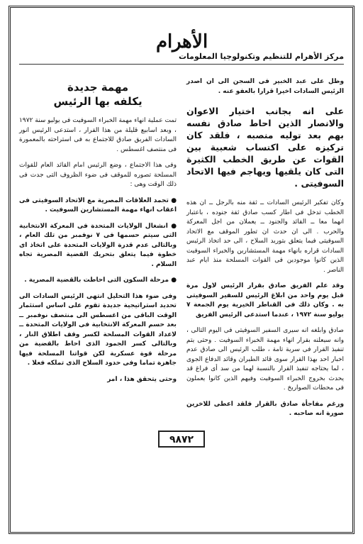الأهرام
مركز الأهرام للتنظيم وتكنولوجيا المعلومات
وظل على عبد الخبير فى السجن الى ان اصدر الرئيس السادات اخيرا قرارا بالعفو عنه .
على انه بجانب اختيار الاعوان والانصار الذين احاط صادق نفسه بهم بعد توليه منصبه ، فلقد كان تركيزه على اكتساب شعبية بين القوات عن طريق الخطب الكثيرة التى كان يلقيها ويهاجم فيها الاتحاد السوفيتى .
وكان تفكير الرئيس السادات ــ ثقة منه بالرجل ــ ان هذه الخطب تدخل فى اطار كسب صادق ثقة جنوده ، باعتبار انهما معا ــ القائد والجنود ــ يعملان من اجل المعركة والحرب . الى ان حدث ان تطور الموقف مع الاتحاد السوفيتى فيما يتعلق بتوريد السلاح ، الى حد اتخاذ الرئيس السادات قراره بانهاء مهمة المستشارين والخبراء السوفيت الذين كانوا موجودين فى القوات المسلحة منذ ايام عبد الناصر .
وقد علم الفريق صادق بقرار الرئيس لاول مرة قبل يوم واحد من ابلاغ الرئيس للسفير السوفيتى به . وكان ذلك فى القناطر الخيرية يوم الجمعة ٧ يوليو سنة ١٩٧٢ ، عندما استدعى الرئيس الفريق
صادق وابلغه انه سيرى السفير السوفيتى فى اليوم التالى ، وانه سيعلنه بقرار انهاء مهمة الخبراء السوفيت . وحتى يتم تنفيذ القرار فى سرية تامة ، طلب الرئيس الى صادق عدم اخبار احد بهذا القرار سوى قائد الطيران وقائد الدفاع الجوى ، لما يحتاجه تنفيذ القرار بالنسبة لهما من سد أى فراغ قد يحدث بخروج الخبراء السوفيت وفيهم الذين كانوا يعملون فى محطات الصواريخ .
ورغم مفاجأة صادق بالقرار فلقد اعطى للاخرين صورة انه صاحبه .
مهمة جديدة
يكلفه بها الرئيس
تمت عملية انهاء مهمة الخبراء السوفيت فى يوليو سنة ١٩٧٢ ، وبعد اسابيع قليلة من هذا القرار ، استدعى الرئيس انور السادات الفريق صادق للاجتماع به فى استراحته بالمعمورة فى منتصف اغسطس .
وفى هذا الاجتماع ، وضع الرئيس امام القائد العام للقوات المسلحة تصوره للموقف فى ضوء الظروف التى جدت فى ذلك الوقت وهى :
● تجمد العلاقات المصرية مع الاتحاد السوفيتى فى اعقاب انهاء مهمة المستشارين السوفيت .
● انشغال الولايات المتحدة فى المعركة الانتخابية التى سيتم حسمها فى ٧ نوفمبر من تلك العام ، وبالتالى عدم قدرة الولايات المتحدة على اتخاذ اى خطوة فيما يتعلق بتحريك القضية المصرية تجاه السلام .
● مرحلة السكون التى احاطت بالقضية المصرية .
وفى ضوء هذا التحليل انتهى الرئيس السادات الى تحديد استراتيجية جديدة تقوم على اساس استثمار الوقت الباقى من اغسطس الى منتصف نوفمبر ــ بعد حسم المعركة الانتخابية فى الولايات المتحدة ــ لاعداد القوات المسلحة لكسر وقف اطلاق النار ، وبالتالى كسر الجمود الذى احاط بالقضية من مرحلة قوة عسكرية لكن قواتنا المسلحة فيها جاهزة تماما وفى حدود السلاح الذى تملكه فعلا .
وحتى يتحقق هذا ، امر
٩٨٧٢